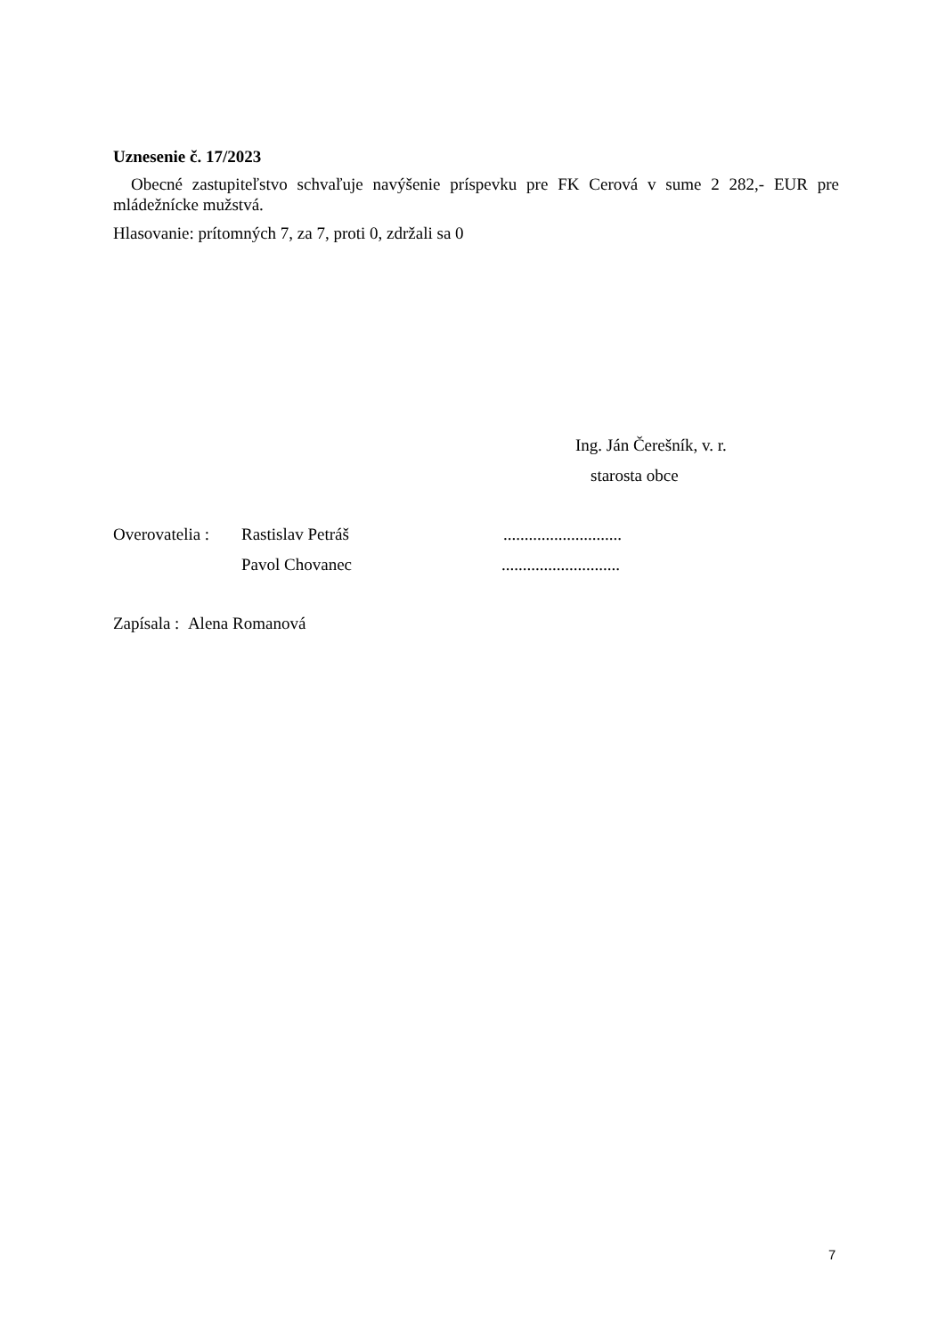Uznesenie č. 17/2023
Obecné zastupiteľstvo schvaľuje navýšenie príspevku pre FK Cerová v sume 2 282,- EUR pre mládežnícke mužstvá.
Hlasovanie: prítomných 7, za 7, proti 0, zdržali sa 0
Ing. Ján Čerešník, v. r.
starosta obce
Overovatelia : Rastislav Petráš............................
Pavol Chovanec............................
Zapísala : Alena Romanová
7